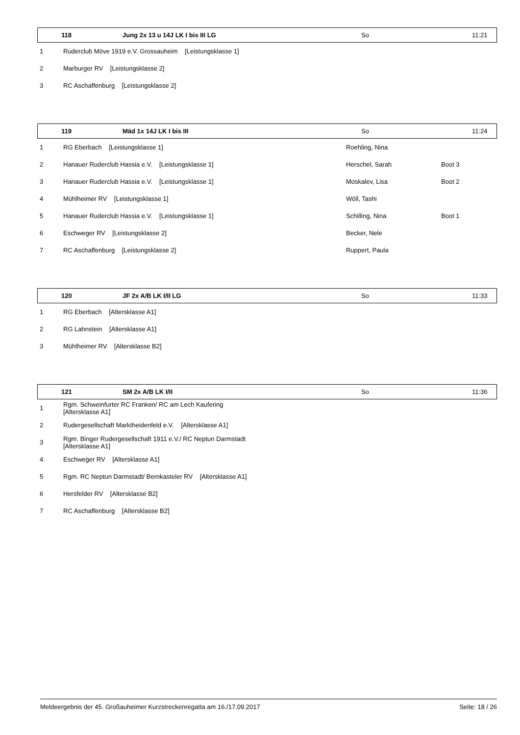| 118 | Jung 2x 13 u 14J LK I bis III LG | So | 11:21 |
| 1 | Ruderclub Möve 1919 e.V. Grossauheim [Leistungsklasse 1] |
| 2 | Marburger RV [Leistungsklasse 2] |
| 3 | RC Aschaffenburg [Leistungsklasse 2] |
| 119 | Mäd 1x 14J LK I bis III | So | 11:24 |
| 1 | RG Eberbach [Leistungsklasse 1] | Roehling, Nina | |
| 2 | Hanauer Ruderclub Hassia e.V. [Leistungsklasse 1] | Herschel, Sarah | Boot 3 |
| 3 | Hanauer Ruderclub Hassia e.V. [Leistungsklasse 1] | Moskalev, Lisa | Boot 2 |
| 4 | Mühlheimer RV [Leistungsklasse 1] | Wöll, Tashi | |
| 5 | Hanauer Ruderclub Hassia e.V. [Leistungsklasse 1] | Schilling, Nina | Boot 1 |
| 6 | Eschweger RV [Leistungsklasse 2] | Becker, Nele | |
| 7 | RC Aschaffenburg [Leistungsklasse 2] | Ruppert, Paula | |
| 120 | JF 2x A/B LK I/II LG | So | 11:33 |
| 1 | RG Eberbach [Altersklasse A1] |
| 2 | RG Lahnstein [Altersklasse A1] |
| 3 | Mühlheimer RV [Altersklasse B2] |
| 121 | SM 2x A/B LK I/II | So | 11:36 |
| 1 | Rgm. Schweinfurter RC Franken/ RC am Lech Kaufering [Altersklasse A1] |
| 2 | Rudergesellschaft Marktheidenfeld e.V. [Altersklasse A1] |
| 3 | Rgm. Binger Rudergesellschaft 1911 e.V./ RC Neptun Darmstadt [Altersklasse A1] |
| 4 | Eschweger RV [Altersklasse A1] |
| 5 | Rgm. RC Neptun Darmstadt/ Bernkasteler RV [Altersklasse A1] |
| 6 | Hersfelder RV [Altersklasse B2] |
| 7 | RC Aschaffenburg [Altersklasse B2] |
Meldeergebnis der 45. Großauheimer Kurzstreckenregatta am 16./17.09.2017 Seite: 18 / 26